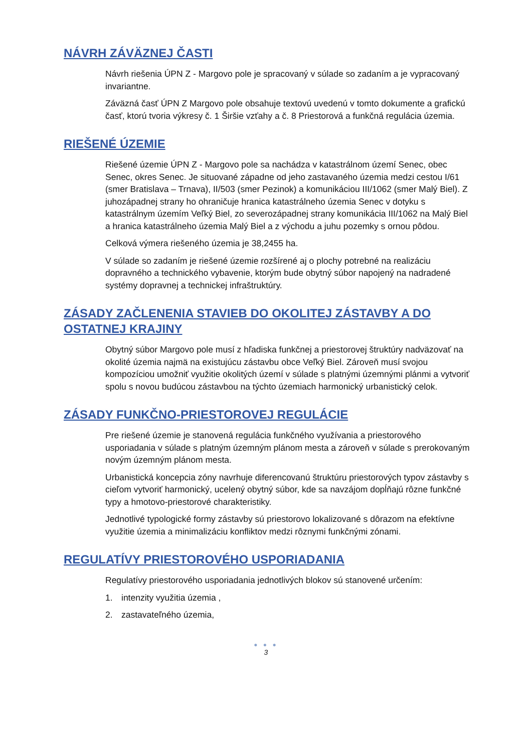NÁVRH ZÁVÄZNEJ ČASTI
Návrh riešenia ÚPN Z - Margovo pole je spracovaný v súlade so zadaním a je vypracovaný invariantne.
Záväzná časť ÚPN Z Margovo pole obsahuje textovú uvedenú v tomto dokumente a grafickú časť, ktorú tvoria výkresy č. 1 Širšie vzťahy a č. 8 Priestorová a funkčná regulácia územia.
RIEŠENÉ ÚZEMIE
Riešené územie ÚPN Z - Margovo pole sa nachádza v katastrálnom území Senec, obec Senec, okres Senec. Je situované západne od jeho zastavaného územia medzi cestou I/61 (smer Bratislava – Trnava), II/503 (smer Pezinok) a komunikáciou III/1062 (smer Malý Biel). Z juhozápadnej strany ho ohraničuje hranica katastrálneho územia Senec v dotyku s katastrálnym územím Veľký Biel, zo severozápadnej strany komunikácia III/1062 na Malý Biel a hranica katastrálneho územia Malý Biel a z východu a juhu pozemky s ornou pôdou.
Celková výmera riešeného územia je 38,2455 ha.
V súlade so zadaním je riešené územie rozšírené aj o plochy potrebné na realizáciu dopravného a technického vybavenie, ktorým bude obytný súbor napojený na nadradené systémy dopravnej a technickej infraštruktúry.
ZÁSADY ZAČLENENIA STAVIEB DO OKOLITEJ ZÁSTAVBY A DO OSTATNEJ KRAJINY
Obytný súbor Margovo pole musí z hľadiska funkčnej a priestorovej štruktúry nadväzovať na okolité územia najmä na existujúcu zástavbu obce Veľký Biel. Zároveň musí svojou kompozíciou umožniť využitie okolitých území v súlade s platnými územnými plánmi a vytvoriť spolu s novou budúcou zástavbou na týchto územiach harmonický urbanistický celok.
ZÁSADY FUNKČNO-PRIESTOROVEJ REGULÁCIE
Pre riešené územie je stanovená regulácia funkčného využívania a priestorového usporiadania v súlade s platným územným plánom mesta a zároveň v súlade s prerokovaným novým územným plánom mesta.
Urbanistická koncepcia zóny navrhuje diferencovanú štruktúru priestorových typov zástavby s cieľom vytvoriť harmonický, ucelený obytný súbor, kde sa navzájom dopĺňajú rôzne funkčné typy a hmotovo-priestorové charakteristiky.
Jednotlivé typologické formy zástavby sú priestorovo lokalizované s dôrazom na efektívne využitie územia a minimalizáciu konfliktov medzi rôznymi funkčnými zónami.
REGULATÍVY PRIESTOROVÉHO USPORIADANIA
Regulatívy priestorového usporiadania jednotlivých blokov sú stanovené určením:
1. intenzity využitia územia ,
2. zastavateľného územia,
● ● ●
3